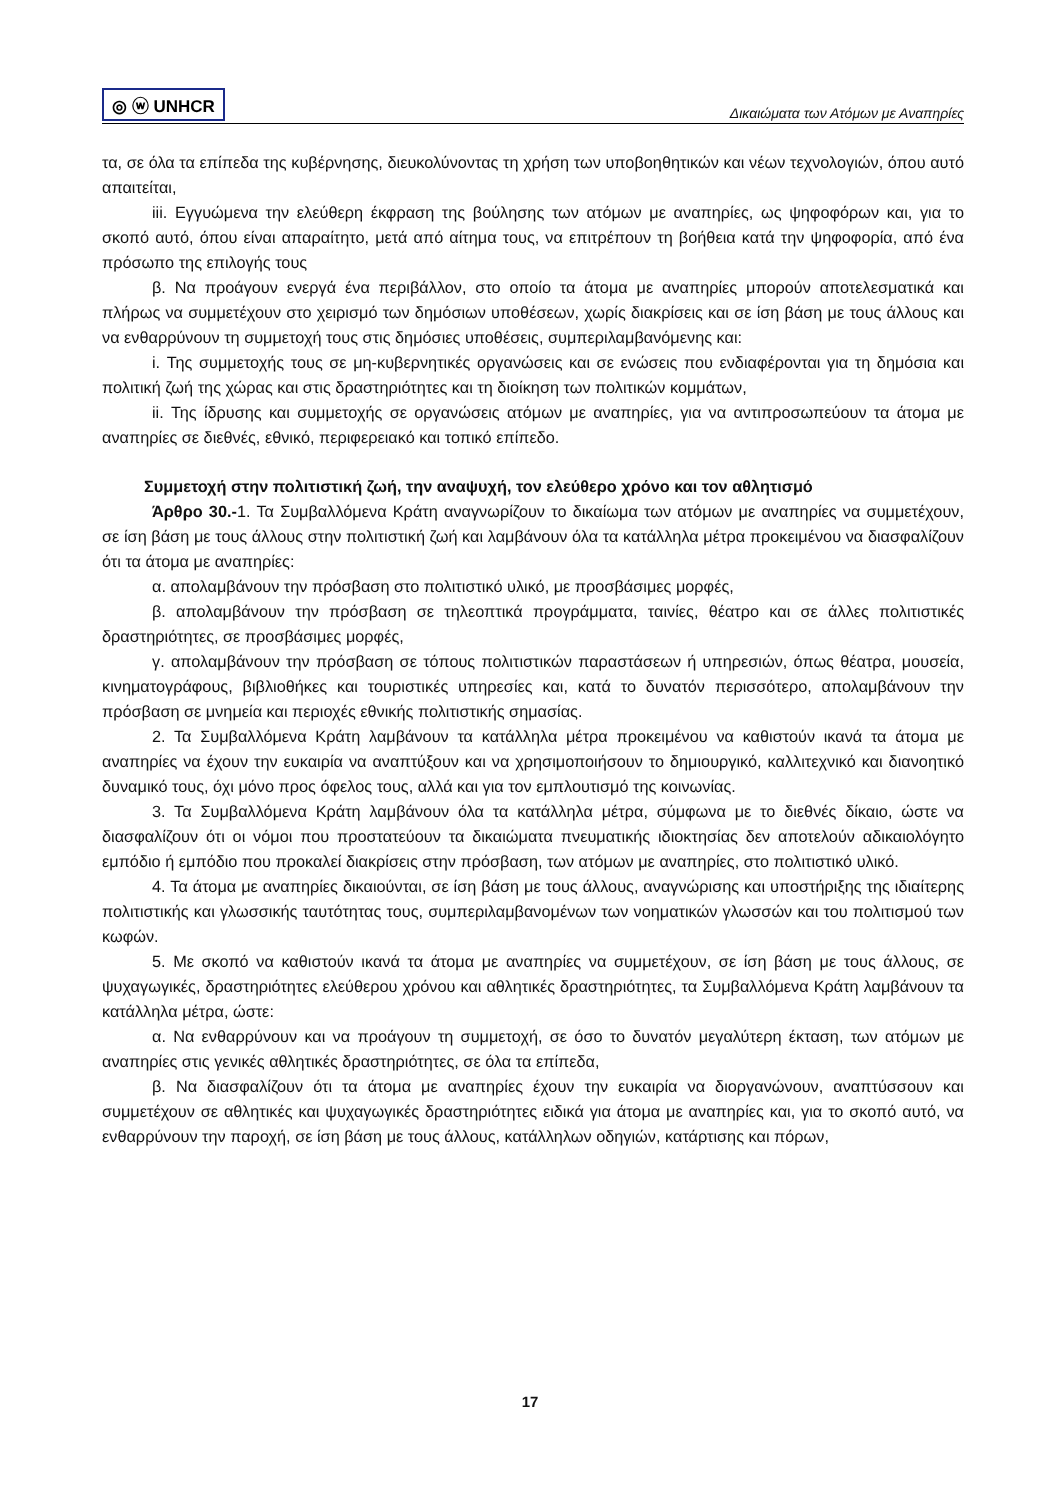◎ ⓦ UNHCR Δικαιώματα των Ατόμων με Αναπηρίες
τα, σε όλα τα επίπεδα της κυβέρνησης, διευκολύνοντας τη χρήση των υποβοηθητικών και νέων τεχνολογιών, όπου αυτό απαιτείται,
iii. Εγγυώμενα την ελεύθερη έκφραση της βούλησης των ατόμων με αναπηρίες, ως ψηφοφόρων και, για το σκοπό αυτό, όπου είναι απαραίτητο, μετά από αίτημα τους, να επιτρέπουν τη βοήθεια κατά την ψηφοφορία, από ένα πρόσωπο της επιλογής τους
β. Να προάγουν ενεργά ένα περιβάλλον, στο οποίο τα άτομα με αναπηρίες μπορούν αποτελεσματικά και πλήρως να συμμετέχουν στο χειρισμό των δημόσιων υποθέσεων, χωρίς διακρίσεις και σε ίση βάση με τους άλλους και να ενθαρρύνουν τη συμμετοχή τους στις δημόσιες υποθέσεις, συμπεριλαμβανόμενης και:
i. Της συμμετοχής τους σε μη-κυβερνητικές οργανώσεις και σε ενώσεις που ενδιαφέρονται για τη δημόσια και πολιτική ζωή της χώρας και στις δραστηριότητες και τη διοίκηση των πολιτικών κομμάτων,
ii. Της ίδρυσης και συμμετοχής σε οργανώσεις ατόμων με αναπηρίες, για να αντιπροσωπεύουν τα άτομα με αναπηρίες σε διεθνές, εθνικό, περιφερειακό και τοπικό επίπεδο.
Συμμετοχή στην πολιτιστική ζωή, την αναψυχή, τον ελεύθερο χρόνο και τον αθλητισμό
Άρθρο 30.-1. Τα Συμβαλλόμενα Κράτη αναγνωρίζουν το δικαίωμα των ατόμων με αναπηρίες να συμμετέχουν, σε ίση βάση με τους άλλους στην πολιτιστική ζωή και λαμβάνουν όλα τα κατάλληλα μέτρα προκειμένου να διασφαλίζουν ότι τα άτομα με αναπηρίες:
α. απολαμβάνουν την πρόσβαση στο πολιτιστικό υλικό, με προσβάσιμες μορφές,
β. απολαμβάνουν την πρόσβαση σε τηλεοπτικά προγράμματα, ταινίες, θέατρο και σε άλλες πολιτιστικές δραστηριότητες, σε προσβάσιμες μορφές,
γ. απολαμβάνουν την πρόσβαση σε τόπους πολιτιστικών παραστάσεων ή υπηρεσιών, όπως θέατρα, μουσεία, κινηματογράφους, βιβλιοθήκες και τουριστικές υπηρεσίες και, κατά το δυνατόν περισσότερο, απολαμβάνουν την πρόσβαση σε μνημεία και περιοχές εθνικής πολιτιστικής σημασίας.
2. Τα Συμβαλλόμενα Κράτη λαμβάνουν τα κατάλληλα μέτρα προκειμένου να καθιστούν ικανά τα άτομα με αναπηρίες να έχουν την ευκαιρία να αναπτύξουν και να χρησιμοποιήσουν το δημιουργικό, καλλιτεχνικό και διανοητικό δυναμικό τους, όχι μόνο προς όφελος τους, αλλά και για τον εμπλουτισμό της κοινωνίας.
3. Τα Συμβαλλόμενα Κράτη λαμβάνουν όλα τα κατάλληλα μέτρα, σύμφωνα με το διεθνές δίκαιο, ώστε να διασφαλίζουν ότι οι νόμοι που προστατεύουν τα δικαιώματα πνευματικής ιδιοκτησίας δεν αποτελούν αδικαιολόγητο εμπόδιο ή εμπόδιο που προκαλεί διακρίσεις στην πρόσβαση, των ατόμων με αναπηρίες, στο πολιτιστικό υλικό.
4. Τα άτομα με αναπηρίες δικαιούνται, σε ίση βάση με τους άλλους, αναγνώρισης και υποστήριξης της ιδιαίτερης πολιτιστικής και γλωσσικής ταυτότητας τους, συμπεριλαμβανομένων των νοηματικών γλωσσών και του πολιτισμού των κωφών.
5. Με σκοπό να καθιστούν ικανά τα άτομα με αναπηρίες να συμμετέχουν, σε ίση βάση με τους άλλους, σε ψυχαγωγικές, δραστηριότητες ελεύθερου χρόνου και αθλητικές δραστηριότητες, τα Συμβαλλόμενα Κράτη λαμβάνουν τα κατάλληλα μέτρα, ώστε:
α. Να ενθαρρύνουν και να προάγουν τη συμμετοχή, σε όσο το δυνατόν μεγαλύτερη έκταση, των ατόμων με αναπηρίες στις γενικές αθλητικές δραστηριότητες, σε όλα τα επίπεδα,
β. Να διασφαλίζουν ότι τα άτομα με αναπηρίες έχουν την ευκαιρία να διοργανώνουν, αναπτύσσουν και συμμετέχουν σε αθλητικές και ψυχαγωγικές δραστηριότητες ειδικά για άτομα με αναπηρίες και, για το σκοπό αυτό, να ενθαρρύνουν την παροχή, σε ίση βάση με τους άλλους, κατάλληλων οδηγιών, κατάρτισης και πόρων,
17